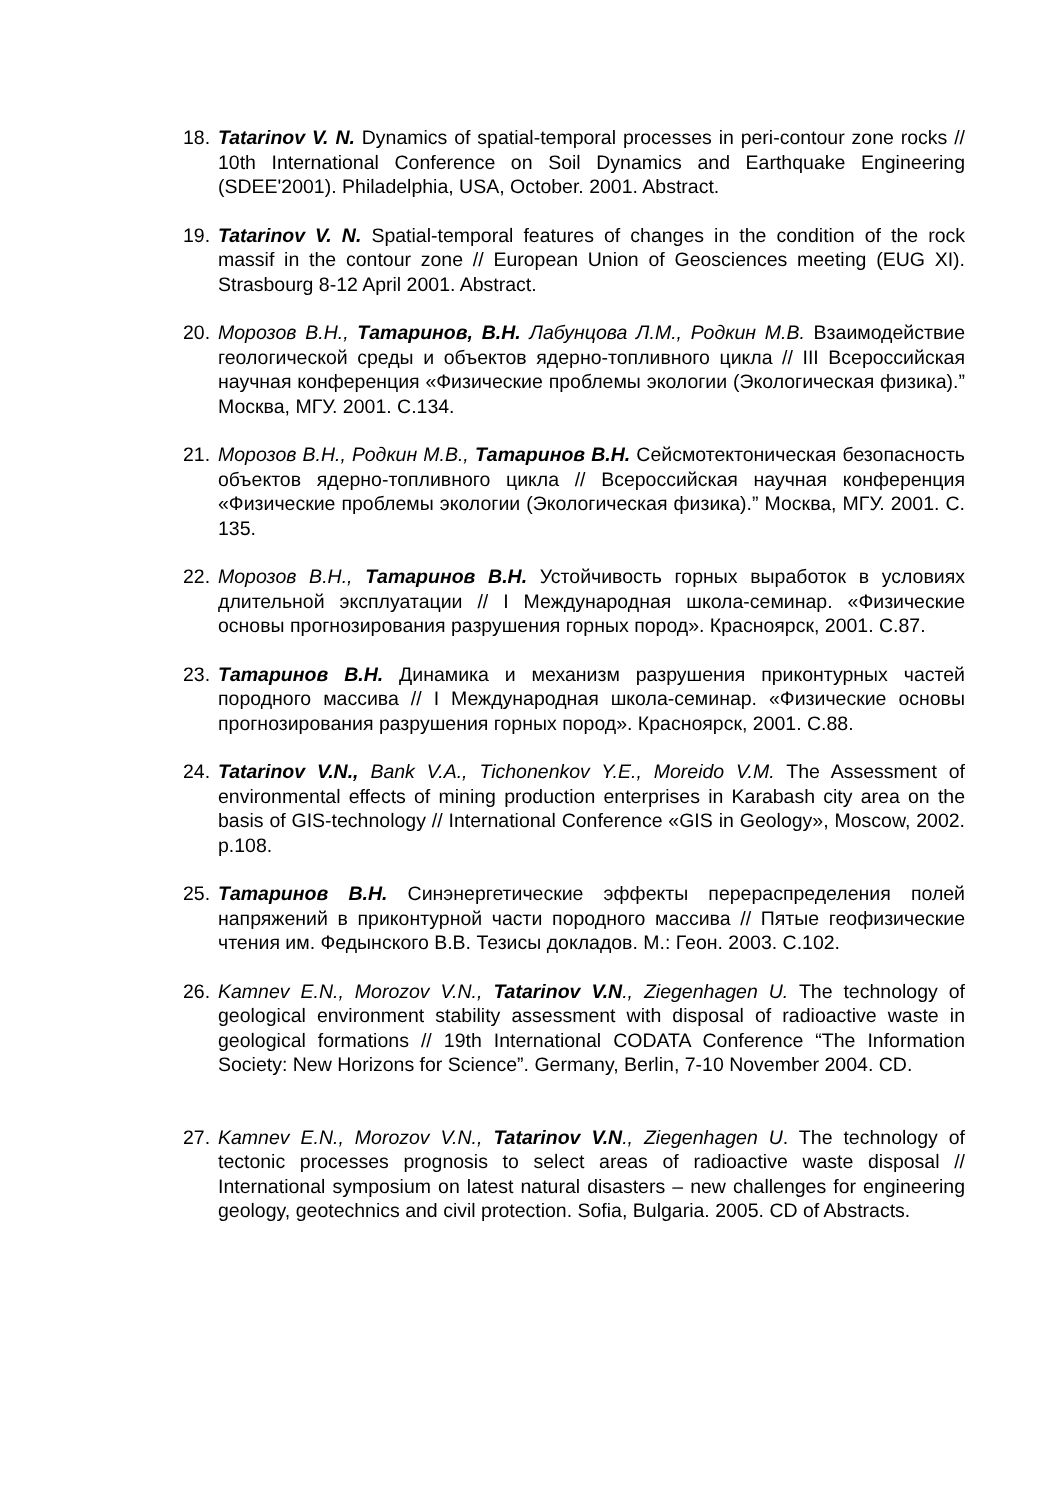18. Tatarinov V. N. Dynamics of spatial-temporal processes in peri-contour zone rocks // 10th International Conference on Soil Dynamics and Earthquake Engineering (SDEE'2001). Philadelphia, USA, October. 2001. Abstract.
19. Tatarinov V. N. Spatial-temporal features of changes in the condition of the rock massif in the contour zone // European Union of Geosciences meeting (EUG XI). Strasbourg 8-12 April 2001. Abstract.
20. Морозов В.Н., Татаринов, В.Н. Лабунцова Л.М., Родкин М.В. Взаимодействие геологической среды и объектов ядерно-топливного цикла // III Всероссийская научная конференция «Физические проблемы экологии (Экологическая физика).” Москва, МГУ. 2001. С.134.
21. Морозов В.Н., Родкин М.В., Татаринов В.Н. Сейсмотектоническая безопасность объектов ядерно-топливного цикла // Всероссийская научная конференция «Физические проблемы экологии (Экологическая физика).” Москва, МГУ. 2001. С. 135.
22. Морозов В.Н., Татаринов В.Н. Устойчивость горных выработок в условиях длительной эксплуатации // I Международная школа-семинар. «Физические основы прогнозирования разрушения горных пород». Красноярск, 2001. С.87.
23. Татаринов В.Н. Динамика и механизм разрушения приконтурных частей породного массива // I Международная школа-семинар. «Физические основы прогнозирования разрушения горных пород». Красноярск, 2001. С.88.
24. Tatarinov V.N., Bank V.A., Tichonenkov Y.E., Moreido V.M. The Assessment of environmental effects of mining production enterprises in Karabash city area on the basis of GIS-technology // International Conference «GIS in Geology», Moscow, 2002. p.108.
25. Татаринов В.Н. Синэнергетические эффекты перераспределения полей напряжений в приконтурной части породного массива // Пятые геофизические чтения им. Федынского В.В. Тезисы докладов. М.: Геон. 2003. С.102.
26. Kamnev E.N., Morozov V.N., Tatarinov V.N., Ziegenhagen U. The technology of geological environment stability assessment with disposal of radioactive waste in geological formations // 19th International CODATA Conference “The Information Society: New Horizons for Science”. Germany, Berlin, 7-10 November 2004. CD.
27. Kamnev E.N., Morozov V.N., Tatarinov V.N., Ziegenhagen U. The technology of tectonic processes prognosis to select areas of radioactive waste disposal // International symposium on latest natural disasters – new challenges for engineering geology, geotechnics and civil protection. Sofia, Bulgaria. 2005. CD of Abstracts.